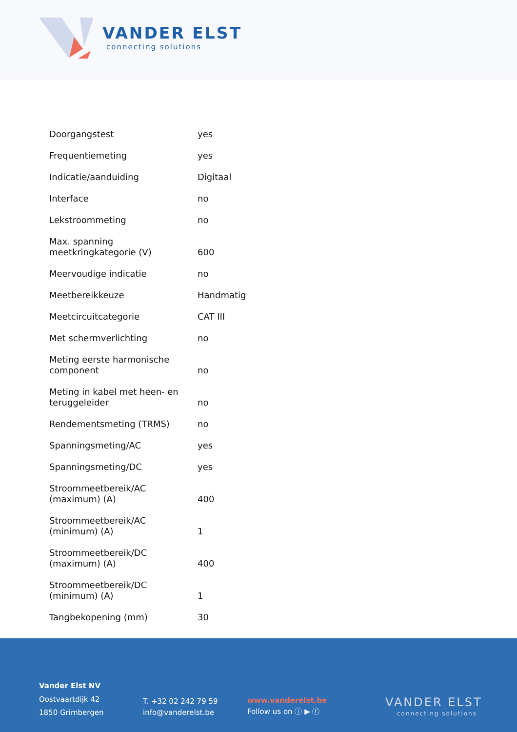VANDER ELST
connecting solutions
| Doorgangstest | yes |
| Frequentiemeting | yes |
| Indicatie/aanduiding | Digitaal |
| Interface | no |
| Lekstroommeting | no |
| Max. spanning meetkringkategorie (V) | 600 |
| Meervoudige indicatie | no |
| Meetbereikkeuze | Handmatig |
| Meetcircuitcategorie | CAT III |
| Met schermverlichting | no |
| Meting eerste harmonische component | no |
| Meting in kabel met heen- en teruggeleider | no |
| Rendementsmeting (TRMS) | no |
| Spanningsmeting/AC | yes |
| Spanningsmeting/DC | yes |
| Stroommeetbereik/AC (maximum) (A) | 400 |
| Stroommeetbereik/AC (minimum) (A) | 1 |
| Stroommeetbereik/DC (maximum) (A) | 400 |
| Stroommeetbereik/DC (minimum) (A) | 1 |
| Tangbekopening (mm) | 30 |
Vander Elst NV
Oostvaartdijk 42
1850 Grimbergen
T. +32 02 242 79 59
info@vanderelst.be
www.vanderelst.be
Follow us on ⓘ ▶ ⓕ
VANDER ELST
connecting solutions